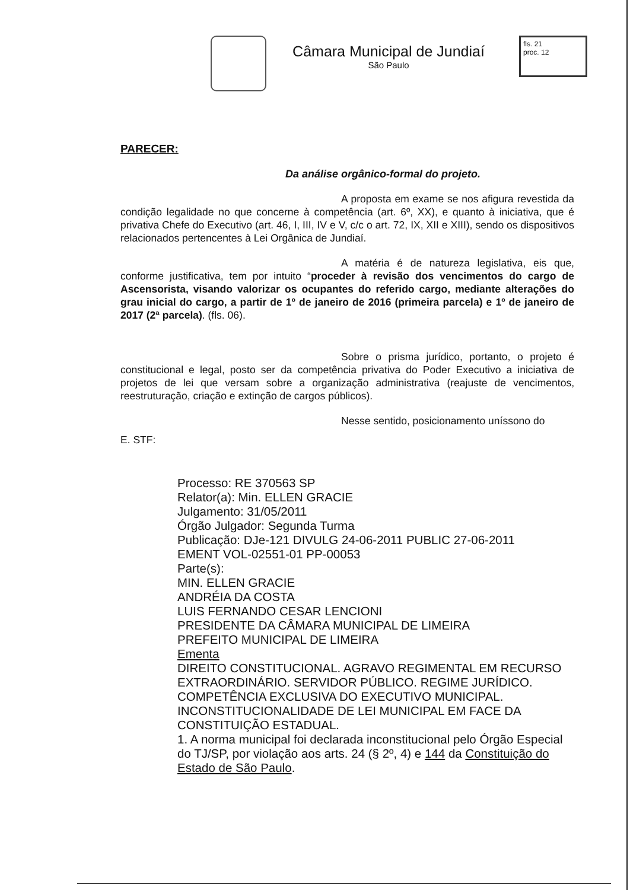Câmara Municipal de Jundiaí
São Paulo
fls. 21
proc. 12
PARECER:
Da análise orgânico-formal do projeto.
A proposta em exame se nos afigura revestida da condição legalidade no que concerne à competência (art. 6º, XX), e quanto à iniciativa, que é privativa Chefe do Executivo (art. 46, I, III, IV e V, c/c o art. 72, IX, XII e XIII), sendo os dispositivos relacionados pertencentes à Lei Orgânica de Jundiaí.
A matéria é de natureza legislativa, eis que, conforme justificativa, tem por intuito “proceder à revisão dos vencimentos do cargo de Ascensorista, visando valorizar os ocupantes do referido cargo, mediante alterações do grau inicial do cargo, a partir de 1º de janeiro de 2016 (primeira parcela) e 1º de janeiro de 2017 (2ª parcela). (fls. 06).
Sobre o prisma jurídico, portanto, o projeto é constitucional e legal, posto ser da competência privativa do Poder Executivo a iniciativa de projetos de lei que versam sobre a organização administrativa (reajuste de vencimentos, reestruturação, criação e extinção de cargos públicos).
Nesse sentido, posicionamento uníssono do
E. STF:
Processo: RE 370563 SP
Relator(a): Min. ELLEN GRACIE
Julgamento: 31/05/2011
Órgão Julgador: Segunda Turma
Publicação: DJe-121 DIVULG 24-06-2011 PUBLIC 27-06-2011
EMENT VOL-02551-01 PP-00053
Parte(s):
MIN. ELLEN GRACIE
ANDRÉIA DA COSTA
LUIS FERNANDO CESAR LENCIONI
PRESIDENTE DA CÂMARA MUNICIPAL DE LIMEIRA
PREFEITO MUNICIPAL DE LIMEIRA
Ementa
DIREITO CONSTITUCIONAL. AGRAVO REGIMENTAL EM RECURSO EXTRAORDINÁRIO. SERVIDOR PÚBLICO. REGIME JURÍDICO. COMPETÊNCIA EXCLUSIVA DO EXECUTIVO MUNICIPAL. INCONSTITUCIONALIDADE DE LEI MUNICIPAL EM FACE DA CONSTITUIÇÃO ESTADUAL.
1. A norma municipal foi declarada inconstitucional pelo Órgão Especial do TJ/SP, por violação aos arts. 24 (§ 2º, 4) e 144 da Constituição do Estado de São Paulo.